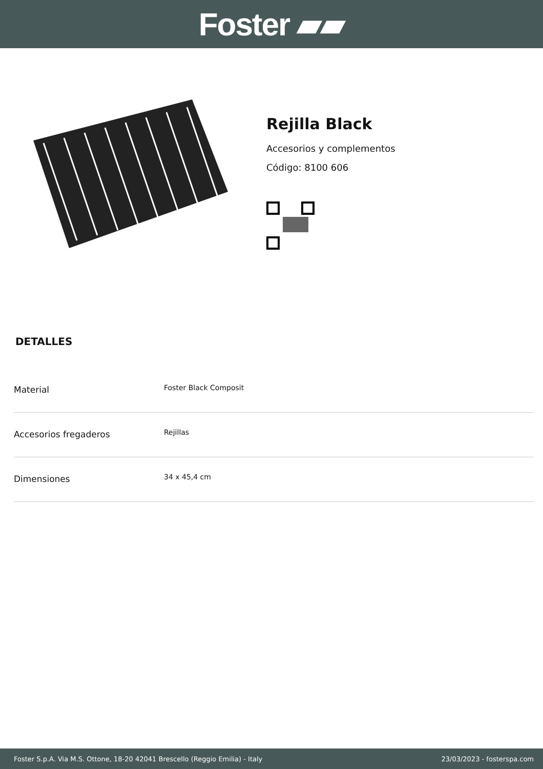Foster ▰▰
Rejilla Black
Accesorios y complementos
Código: 8100 606
DETALLES
| Material | Foster Black Composit |
| Accesorios fregaderos | Rejillas |
| Dimensiones | 34 x 45,4 cm |
Foster S.p.A. Via M.S. Ottone, 18-20 42041 Brescello (Reggio Emilia) - Italy 23/03/2023 - fosterspa.com